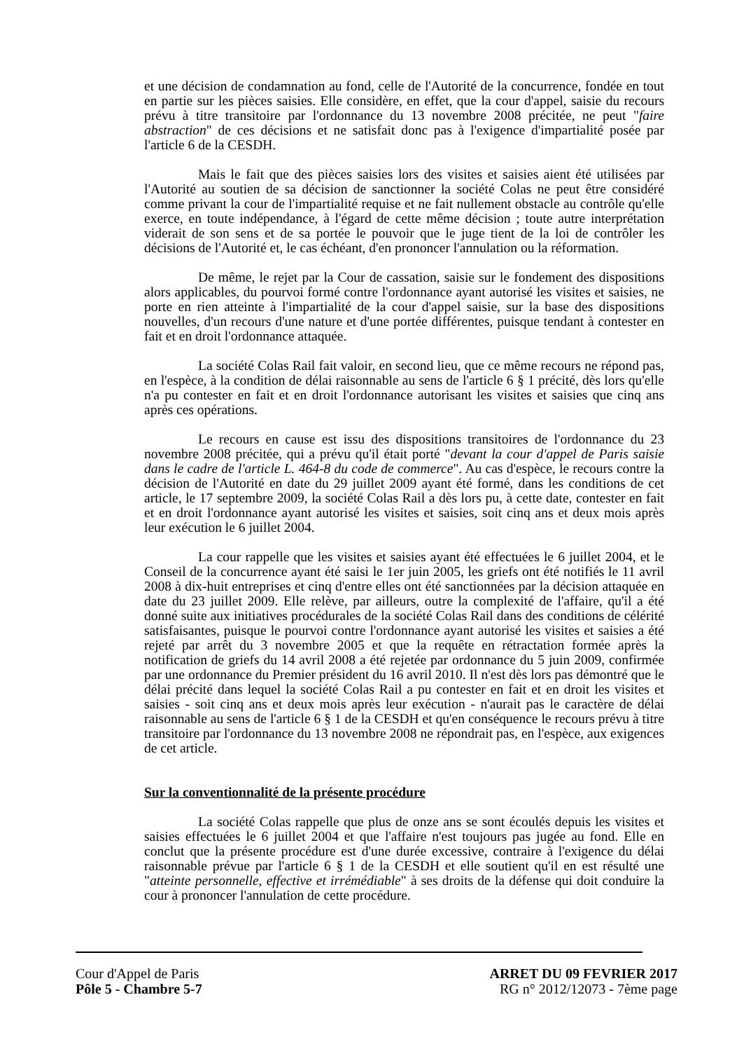et une décision de condamnation au fond, celle de l'Autorité de la concurrence, fondée en tout en partie sur les pièces saisies. Elle considère, en effet, que la cour d'appel, saisie du recours prévu à titre transitoire par l'ordonnance du 13 novembre 2008 précitée, ne peut "faire abstraction" de ces décisions et ne satisfait donc pas à l'exigence d'impartialité posée par l'article 6 de la CESDH.
Mais le fait que des pièces saisies lors des visites et saisies aient été utilisées par l'Autorité au soutien de sa décision de sanctionner la société Colas ne peut être considéré comme privant la cour de l'impartialité requise et ne fait nullement obstacle au contrôle qu'elle exerce, en toute indépendance, à l'égard de cette même décision ; toute autre interprétation viderait de son sens et de sa portée le pouvoir que le juge tient de la loi de contrôler les décisions de l'Autorité et, le cas échéant, d'en prononcer l'annulation ou la réformation.
De même, le rejet par la Cour de cassation, saisie sur le fondement des dispositions alors applicables, du pourvoi formé contre l'ordonnance ayant autorisé les visites et saisies, ne porte en rien atteinte à l'impartialité de la cour d'appel saisie, sur la base des dispositions nouvelles, d'un recours d'une nature et d'une portée différentes, puisque tendant à contester en fait et en droit l'ordonnance attaquée.
La société Colas Rail fait valoir, en second lieu, que ce même recours ne répond pas, en l'espèce, à la condition de délai raisonnable au sens de l'article 6 § 1 précité, dès lors qu'elle n'a pu contester en fait et en droit l'ordonnance autorisant les visites et saisies que cinq ans après ces opérations.
Le recours en cause est issu des dispositions transitoires de l'ordonnance du 23 novembre 2008 précitée, qui a prévu qu'il était porté "devant la cour d'appel de Paris saisie dans le cadre de l'article L. 464-8 du code de commerce". Au cas d'espèce, le recours contre la décision de l'Autorité en date du 29 juillet 2009 ayant été formé, dans les conditions de cet article, le 17 septembre 2009, la société Colas Rail a dès lors pu, à cette date, contester en fait et en droit l'ordonnance ayant autorisé les visites et saisies, soit cinq ans et deux mois après leur exécution le 6 juillet 2004.
La cour rappelle que les visites et saisies ayant été effectuées le 6 juillet 2004, et le Conseil de la concurrence ayant été saisi le 1er juin 2005, les griefs ont été notifiés le 11 avril 2008 à dix-huit entreprises et cinq d'entre elles ont été sanctionnées par la décision attaquée en date du 23 juillet 2009. Elle relève, par ailleurs, outre la complexité de l'affaire, qu'il a été donné suite aux initiatives procédurales de la société Colas Rail dans des conditions de célérité satisfaisantes, puisque le pourvoi contre l'ordonnance ayant autorisé les visites et saisies a été rejeté par arrêt du 3 novembre 2005 et que la requête en rétractation formée après la notification de griefs du 14 avril 2008 a été rejetée par ordonnance du 5 juin 2009, confirmée par une ordonnance du Premier président du 16 avril 2010. Il n'est dès lors pas démontré que le délai précité dans lequel la société Colas Rail a pu contester en fait et en droit les visites et saisies - soit cinq ans et deux mois après leur exécution - n'aurait pas le caractère de délai raisonnable au sens de l'article 6 § 1 de la CESDH et qu'en conséquence le recours prévu à titre transitoire par l'ordonnance du 13 novembre 2008 ne répondrait pas, en l'espèce, aux exigences de cet article.
Sur la conventionnalité de la présente procédure
La société Colas rappelle que plus de onze ans se sont écoulés depuis les visites et saisies effectuées le 6 juillet 2004 et que l'affaire n'est toujours pas jugée au fond. Elle en conclut que la présente procédure est d'une durée excessive, contraire à l'exigence du délai raisonnable prévue par l'article 6 § 1 de la CESDH et elle soutient qu'il en est résulté une "atteinte personnelle, effective et irrémédiable" à ses droits de la défense qui doit conduire la cour à prononcer l'annulation de cette procédure.
Cour d'Appel de Paris
Pôle 5 - Chambre 5-7
ARRET DU 09 FEVRIER 2017
RG n° 2012/12073 - 7ème page